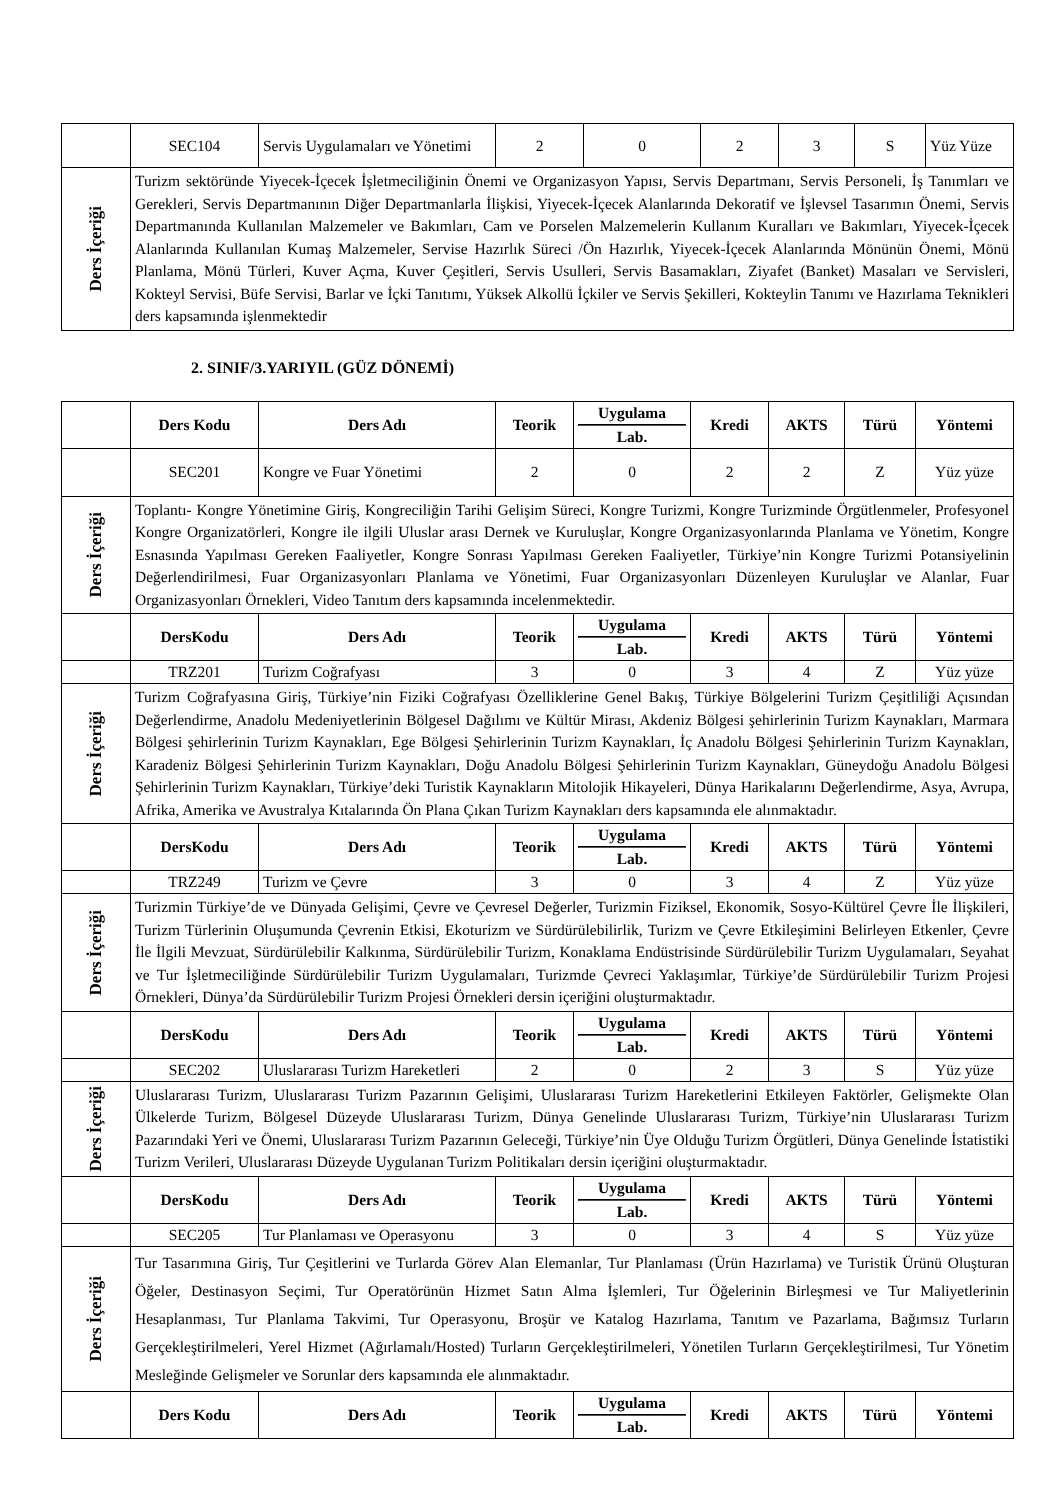| | SEC104 | Servis Uygulamaları ve Yönetimi | 2 | 0 | 2 | 3 | S | Yüz Yüze |
| Ders İçeriği | Turizm sektöründe Yiyecek-İçecek İşletmeciliğinin Önemi ve Organizasyon Yapısı, Servis Departmanı, Servis Personeli, İş Tanımları ve Gerekleri, Servis Departmanının Diğer Departmanlarla İlişkisi, Yiyecek-İçecek Alanlarında Dekoratif ve İşlevsel Tasarımın Önemi, Servis Departmanında Kullanılan Malzemeler ve Bakımları, Cam ve Porselen Malzemelerin Kullanım Kuralları ve Bakımları, Yiyecek-İçecek Alanlarında Kullanılan Kumaş Malzemeler, Servise Hazırlık Süreci /Ön Hazırlık, Yiyecek-İçecek Alanlarında Mönünün Önemi, Mönü Planlama, Mönü Türleri, Kuver Açma, Kuver Çeşitleri, Servis Usulleri, Servis Basamakları, Ziyafet (Banket) Masaları ve Servisleri, Kokteyl Servisi, Büfe Servisi, Barlar ve İçki Tanıtımı, Yüksek Alkollü İçkiler ve Servis Şekilleri, Kokteylin Tanımı ve Hazırlama Teknikleri ders kapsamında işlenmektedir | | | | | | | |
2. SINIF/3.YARIYIL (GÜZ DÖNEMİ)
| | Ders Kodu | Ders Adı | Teorik | Uygulama Lab. | Kredi | AKTS | Türü | Yöntemi |
| | SEC201 | Kongre ve Fuar Yönetimi | 2 | 0 | 2 | 2 | Z | Yüz yüze |
| Ders İçeriği | Toplantı- Kongre Yönetimine Giriş, Kongreciliğin Tarihi Gelişim Süreci, Kongre Turizmi, Kongre Turizminde Örgütlenmeler, Profesyonel Kongre Organizatörleri, Kongre ile ilgili Uluslar arası Dernek ve Kuruluşlar, Kongre Organizasyonlarında Planlama ve Yönetim, Kongre Esnasında Yapılması Gereken Faaliyetler, Kongre Sonrası Yapılması Gereken Faaliyetler, Türkiye’nin Kongre Turizmi Potansiyelinin Değerlendirilmesi, Fuar Organizasyonları Planlama ve Yönetimi, Fuar Organizasyonları Düzenleyen Kuruluşlar ve Alanlar, Fuar Organizasyonları Örnekleri, Video Tanıtım ders kapsamında incelenmektedir. | | | | | | | |
| | DersKodu | Ders Adı | Teorik | Uygulama Lab. | Kredi | AKTS | Türü | Yöntemi |
| | TRZ201 | Turizm Coğrafyası | 3 | 0 | 3 | 4 | Z | Yüz yüze |
| Ders İçeriği | Turizm Coğrafyasına Giriş, Türkiye’nin Fiziki Coğrafyası Özelliklerine Genel Bakış, Türkiye Bölgelerini Turizm Çeşitliliği Açısından Değerlendirme, Anadolu Medeniyetlerinin Bölgesel Dağılımı ve Kültür Mirası, Akdeniz Bölgesi şehirlerinin Turizm Kaynakları, Marmara Bölgesi şehirlerinin Turizm Kaynakları, Ege Bölgesi Şehirlerinin Turizm Kaynakları, İç Anadolu Bölgesi Şehirlerinin Turizm Kaynakları, Karadeniz Bölgesi Şehirlerinin Turizm Kaynakları, Doğu Anadolu Bölgesi Şehirlerinin Turizm Kaynakları, Güneydoğu Anadolu Bölgesi Şehirlerinin Turizm Kaynakları, Türkiye’deki Turistik Kaynakların Mitolojik Hikayeleri, Dünya Harikalarını Değerlendirme, Asya, Avrupa, Afrika, Amerika ve Avustralya Kıtalarında Ön Plana Çıkan Turizm Kaynakları ders kapsamında ele alınmaktadır. | | | | | | | |
| | DersKodu | Ders Adı | Teorik | Uygulama Lab. | Kredi | AKTS | Türü | Yöntemi |
| | TRZ249 | Turizm ve Çevre | 3 | 0 | 3 | 4 | Z | Yüz yüze |
| Ders İçeriği | Turizmin Türkiye’de ve Dünyada Gelişimi, Çevre ve Çevresel Değerler, Turizmin Fiziksel, Ekonomik, Sosyo-Kültürel Çevre İle İlişkileri, Turizm Türlerinin Oluşumunda Çevrenin Etkisi, Ekoturizm ve Sürdürülebilirlik, Turizm ve Çevre Etkileşimini Belirleyen Etkenler, Çevre İle İlgili Mevzuat, Sürdürülebilir Kalkınma, Sürdürülebilir Turizm, Konaklama Endüstrisinde Sürdürülebilir Turizm Uygulamaları, Seyahat ve Tur İşletmeciliğinde Sürdürülebilir Turizm Uygulamaları, Turizmde Çevreci Yaklaşımlar, Türkiye’de Sürdürülebilir Turizm Projesi Örnekleri, Dünya’da Sürdürülebilir Turizm Projesi Örnekleri dersin içeriğini oluşturmaktadır. | | | | | | | |
| | DersKodu | Ders Adı | Teorik | Uygulama Lab. | Kredi | AKTS | Türü | Yöntemi |
| | SEC202 | Uluslararası Turizm Hareketleri | 2 | 0 | 2 | 3 | S | Yüz yüze |
| Ders İçeriği | Uluslararası Turizm, Uluslararası Turizm Pazarının Gelişimi, Uluslararası Turizm Hareketlerini Etkileyen Faktörler, Gelişmekte Olan Ülkelerde Turizm, Bölgesel Düzeyde Uluslararası Turizm, Dünya Genelinde Uluslararası Turizm, Türkiye’nin Uluslararası Turizm Pazarındaki Yeri ve Önemi, Uluslararası Turizm Pazarının Geleceği, Türkiye’nin Üye Olduğu Turizm Örgütleri, Dünya Genelinde İstatistiki Turizm Verileri, Uluslararası Düzeyde Uygulanan Turizm Politikaları dersin içeriğini oluşturmaktadır. | | | | | | | |
| | DersKodu | Ders Adı | Teorik | Uygulama Lab. | Kredi | AKTS | Türü | Yöntemi |
| | SEC205 | Tur Planlaması ve Operasyonu | 3 | 0 | 3 | 4 | S | Yüz yüze |
| Ders İçeriği | Tur Tasarımına Giriş, Tur Çeşitlerini ve Turlarda Görev Alan Elemanlar, Tur Planlaması (Ürün Hazırlama) ve Turistik Ürünü Oluşturan Öğeler, Destinasyon Seçimi, Tur Operatörünün Hizmet Satın Alma İşlemleri, Tur Öğelerinin Birleşmesi ve Tur Maliyetlerinin Hesaplanması, Tur Planlama Takvimi, Tur Operasyonu, Broşür ve Katalog Hazırlama, Tanıtım ve Pazarlama, Bağımsız Turların Gerçekleştirilmeleri, Yerel Hizmet (Ağırlamalı/Hosted) Turların Gerçekleştirilmeleri, Yönetilen Turların Gerçekleştirilmesi, Tur Yönetim Mesleğinde Gelişmeler ve Sorunlar ders kapsamında ele alınmaktadır. | | | | | | | |
| | Ders Kodu | Ders Adı | Teorik | Uygulama Lab. | Kredi | AKTS | Türü | Yöntemi |